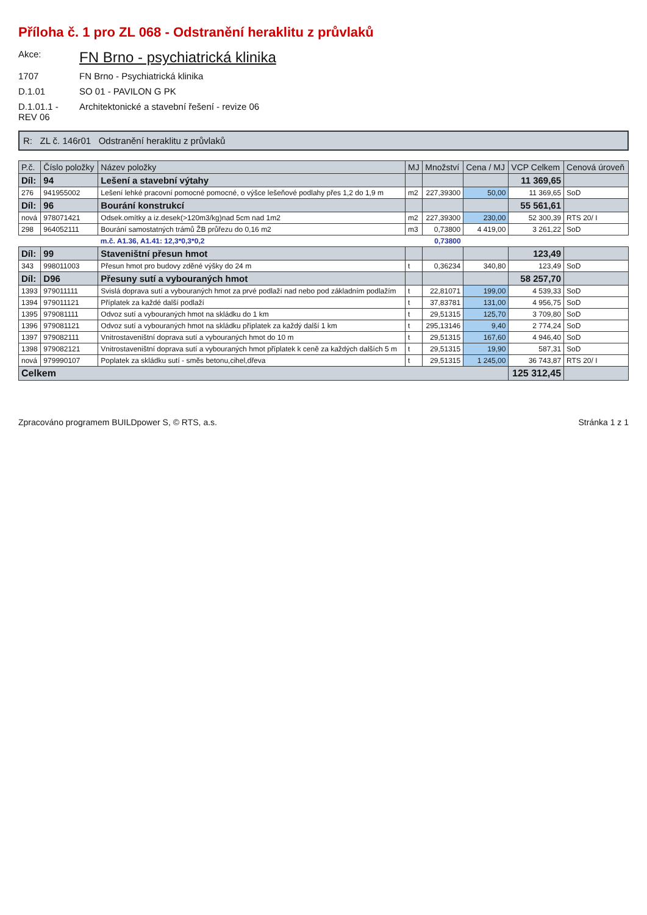Příloha č. 1 pro ZL 068 - Odstranění heraklitu z průvlaků
Akce:
FN Brno - psychiatrická klinika
1707
FN Brno - Psychiatrická klinika
D.1.01
SO 01 - PAVILON G PK
D.1.01.1 - REV 06
Architektonické a stavební řešení - revize 06
R: ZL č. 146r01 Odstranění heraklitu z průvlaků
| P.č. | Číslo položky | Název položky | MJ | Množství | Cena / MJ | VCP Celkem | Cenová úroveň |
| --- | --- | --- | --- | --- | --- | --- | --- |
| Díl: | 94 | Lešení a stavební výtahy | | | | 11 369,65 | |
| 276 | 941955002 | Lešení lehké pracovní pomocné pomocné, o výšce lešeňové podlahy přes 1,2 do 1,9 m | m2 | 227,39300 | 50,00 | 11 369,65 | SoD |
| Díl: | 96 | Bourání konstrukcí | | | | 55 561,61 | |
| nová | 978071421 | Odsek.omítky a iz.desek(>120m3/kg)nad 5cm nad 1m2 | m2 | 227,39300 | 230,00 | 52 300,39 | RTS 20/ I |
| 298 | 964052111 | Bourání samostatných trámů ŽB průřezu do 0,16 m2 | m3 | 0,73800 | 4 419,00 | 3 261,22 | SoD |
| | | m.č. A1.36, A1.41: 12,3*0,3*0,2 | | 0,73800 | | | |
| Díl: | 99 | Staveništní přesun hmot | | | | 123,49 | |
| 343 | 998011003 | Přesun hmot pro budovy zděné výšky do 24 m | t | 0,36234 | 340,80 | 123,49 | SoD |
| Díl: | D96 | Přesuny sutí a vybouraných hmot | | | | 58 257,70 | |
| 1393 | 979011111 | Svislá doprava sutí a vybouraných hmot za prvé podlaží nad nebo pod základním podlažím | t | 22,81071 | 199,00 | 4 539,33 | SoD |
| 1394 | 979011121 | Příplatek za každé další podlaží | t | 37,83781 | 131,00 | 4 956,75 | SoD |
| 1395 | 979081111 | Odvoz sutí a vybouraných hmot na skládku do 1 km | t | 29,51315 | 125,70 | 3 709,80 | SoD |
| 1396 | 979081121 | Odvoz sutí a vybouraných hmot na skládku příplatek za každý další 1 km | t | 295,13146 | 9,40 | 2 774,24 | SoD |
| 1397 | 979082111 | Vnitrostaveništní doprava sutí a vybouraných hmot do 10 m | t | 29,51315 | 167,60 | 4 946,40 | SoD |
| 1398 | 979082121 | Vnitrostaveništní doprava sutí a vybouraných hmot příplatek k ceně za každých dalších 5 m | t | 29,51315 | 19,90 | 587,31 | SoD |
| nová | 979990107 | Poplatek za skládku sutí - směs betonu,cihel,dřeva | t | 29,51315 | 1 245,00 | 36 743,87 | RTS 20/ I |
| Celkem | | | | | | 125 312,45 | |
Zpracováno programem BUILDpower S, © RTS, a.s. Stránka 1 z 1